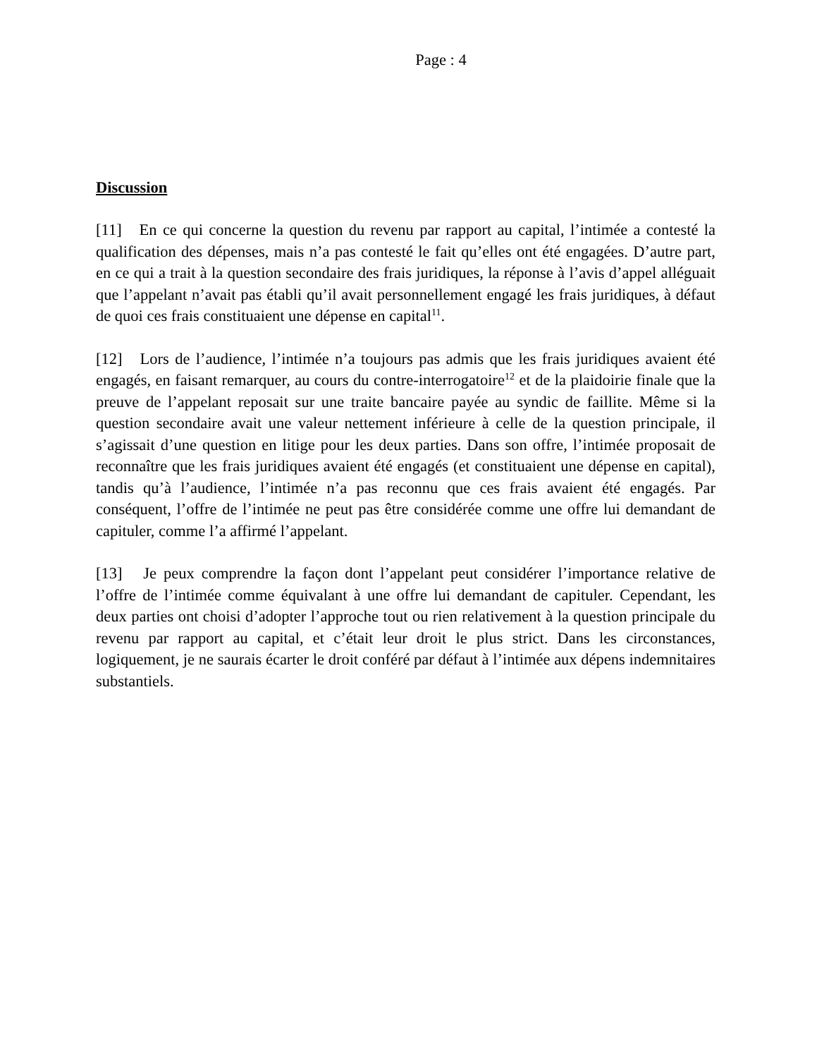Page : 4
Discussion
[11] En ce qui concerne la question du revenu par rapport au capital, l’intimée a contesté la qualification des dépenses, mais n’a pas contesté le fait qu’elles ont été engagées. D’autre part, en ce qui a trait à la question secondaire des frais juridiques, la réponse à l’avis d’appel alléguait que l’appelant n’avait pas établi qu’il avait personnellement engagé les frais juridiques, à défaut de quoi ces frais constituaient une dépense en capital<sup>11</sup>.
[12] Lors de l’audience, l’intimée n’a toujours pas admis que les frais juridiques avaient été engagés, en faisant remarquer, au cours du contre-interrogatoire<sup>12</sup> et de la plaidoirie finale que la preuve de l’appelant reposait sur une traite bancaire payée au syndic de faillite. Même si la question secondaire avait une valeur nettement inférieure à celle de la question principale, il s’agissait d’une question en litige pour les deux parties. Dans son offre, l’intimée proposait de reconnaître que les frais juridiques avaient été engagés (et constituaient une dépense en capital), tandis qu’à l’audience, l’intimée n’a pas reconnu que ces frais avaient été engagés. Par conséquent, l’offre de l’intimée ne peut pas être considérée comme une offre lui demandant de capituler, comme l’a affirmé l’appelant.
[13] Je peux comprendre la façon dont l’appelant peut considérer l’importance relative de l’offre de l’intimée comme équivalant à une offre lui demandant de capituler. Cependant, les deux parties ont choisi d’adopter l’approche tout ou rien relativement à la question principale du revenu par rapport au capital, et c’était leur droit le plus strict. Dans les circonstances, logiquement, je ne saurais écarter le droit conféré par défaut à l’intimée aux dépens indemnitaires substantiels.